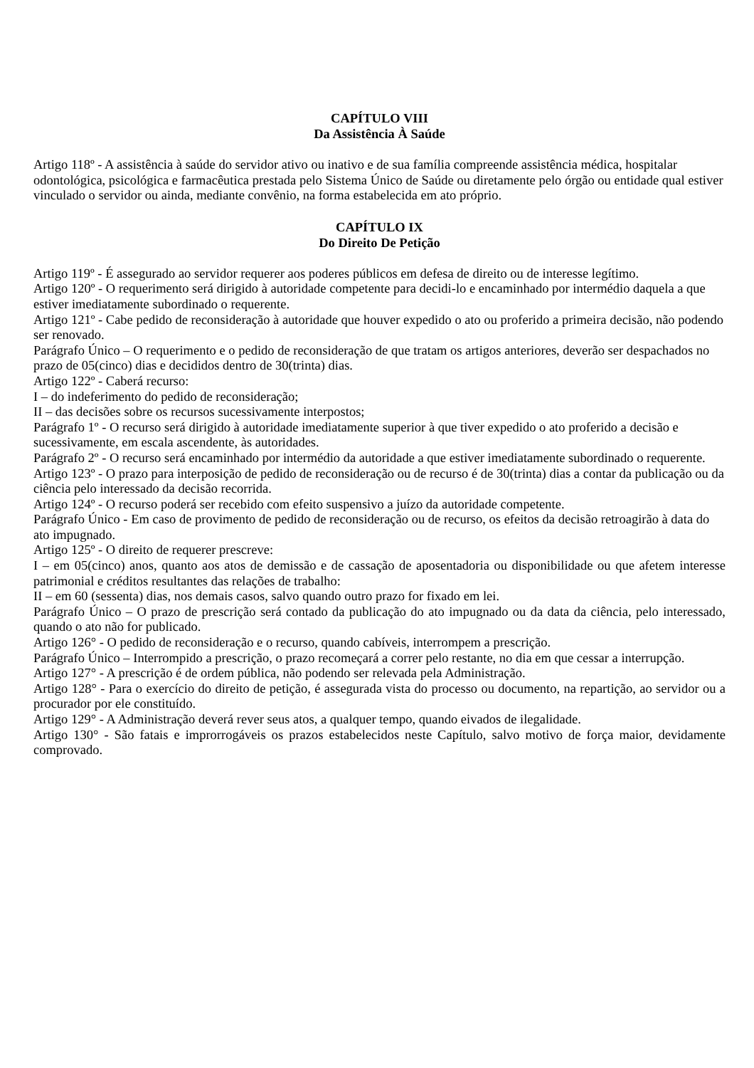CAPÍTULO VIII
Da Assistência À Saúde
Artigo 118º - A assistência à saúde do servidor ativo ou inativo e de sua família compreende assistência médica, hospitalar odontológica, psicológica e farmacêutica prestada pelo Sistema Único de Saúde ou diretamente pelo órgão ou entidade qual estiver vinculado o servidor ou ainda, mediante convênio, na forma estabelecida em ato próprio.
CAPÍTULO IX
Do Direito De Petição
Artigo 119º - É assegurado ao servidor requerer aos poderes públicos em defesa de direito ou de interesse legítimo.
Artigo 120º - O requerimento será dirigido à autoridade competente para decidi-lo e encaminhado por intermédio daquela a que estiver imediatamente subordinado o requerente.
Artigo 121º - Cabe pedido de reconsideração à autoridade que houver expedido o ato ou proferido a primeira decisão, não podendo ser renovado.
Parágrafo Único – O requerimento e o pedido de reconsideração de que tratam os artigos anteriores, deverão ser despachados no prazo de 05(cinco) dias e decididos dentro de 30(trinta) dias.
Artigo 122º - Caberá recurso:
I – do indeferimento do pedido de reconsideração;
II – das decisões sobre os recursos sucessivamente interpostos;
Parágrafo 1º - O recurso será dirigido à autoridade imediatamente superior à que tiver expedido o ato proferido a decisão e sucessivamente, em escala ascendente, às autoridades.
Parágrafo 2º - O recurso será encaminhado por intermédio da autoridade a que estiver imediatamente subordinado o requerente.
Artigo 123º - O prazo para interposição de pedido de reconsideração ou de recurso é de 30(trinta) dias a contar da publicação ou da ciência pelo interessado da decisão recorrida.
Artigo 124º - O recurso poderá ser recebido com efeito suspensivo a juízo da autoridade competente.
Parágrafo Único - Em caso de provimento de pedido de reconsideração ou de recurso, os efeitos da decisão retroagirão à data do ato impugnado.
Artigo 125º - O direito de requerer prescreve:
I – em 05(cinco) anos, quanto aos atos de demissão e de cassação de aposentadoria ou disponibilidade ou que afetem interesse patrimonial e créditos resultantes das relações de trabalho:
II – em 60 (sessenta) dias, nos demais casos, salvo quando outro prazo for fixado em lei.
Parágrafo Único – O prazo de prescrição será contado da publicação do ato impugnado ou da data da ciência, pelo interessado, quando o ato não for publicado.
Artigo 126° - O pedido de reconsideração e o recurso, quando cabíveis, interrompem a prescrição.
Parágrafo Único – Interrompido a prescrição, o prazo recomeçará a correr pelo restante, no dia em que cessar a interrupção.
Artigo 127° - A prescrição é de ordem pública, não podendo ser relevada pela Administração.
Artigo 128° - Para o exercício do direito de petição, é assegurada vista do processo ou documento, na repartição, ao servidor ou a procurador por ele constituído.
Artigo 129° - A Administração deverá rever seus atos, a qualquer tempo, quando eivados de ilegalidade.
Artigo 130° - São fatais e improrrogáveis os prazos estabelecidos neste Capítulo, salvo motivo de força maior, devidamente comprovado.